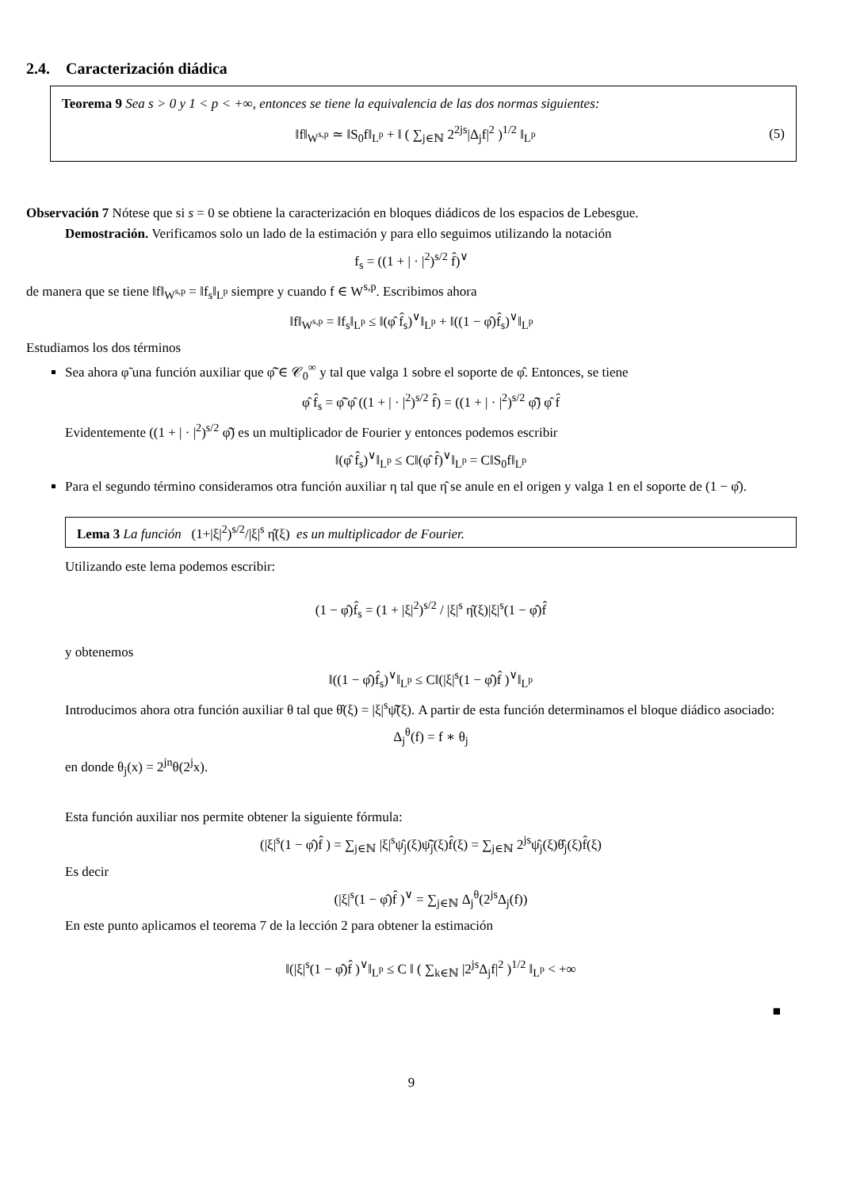2.4. Caracterización diádica
Teorema 9 Sea s > 0 y 1 < p < +∞, entonces se tiene la equivalencia de las dos normas siguientes:
‖f‖<sub>W<sup>s,p</sup></sub> ≃ ‖S<sub>0</sub>f‖<sub>L<sup>p</sup></sub> + ‖ ( ∑<sub>j∈ℕ</sub> 2<sup>2js</sup>|Δ<sub>j</sub>f|<sup>2</sup> )<sup>1/2</sup> ‖<sub>L<sup>p</sup></sub> (5)
Observación 7 Nótese que si s = 0 se obtiene la caracterización en bloques diádicos de los espacios de Lebesgue.
Demostración. Verificamos solo un lado de la estimación y para ello seguimos utilizando la notación
f<sub>s</sub> = ((1 + | · |<sup>2</sup>)<sup>s/2</sup> f̂)<sup>∨</sup>
de manera que se tiene ‖f‖<sub>W<sup>s,p</sup></sub> = ‖f<sub>s</sub>‖<sub>L<sup>p</sup></sub> siempre y cuando f ∈ W<sup>s,p</sup>. Escribimos ahora
‖f‖<sub>W<sup>s,p</sup></sub> = ‖f<sub>s</sub>‖<sub>L<sup>p</sup></sub> ≤ ‖(φ̂ f̂<sub>s</sub>)<sup>∨</sup>‖<sub>L<sup>p</sup></sub> + ‖((1 − φ̂)f̂<sub>s</sub>)<sup>∨</sup>‖<sub>L<sup>p</sup></sub>
Estudiamos los dos términos
Sea ahora φ̃ una función auxiliar que φ̃̂ ∈ 𝒞<sub>0</sub><sup>∞</sup> y tal que valga 1 sobre el soporte de φ̂. Entonces, se tiene
φ̂ f̂<sub>s</sub> = φ̃̂ φ̂ ((1 + | · |<sup>2</sup>)<sup>s/2</sup> f̂) = ((1 + | · |<sup>2</sup>)<sup>s/2</sup> φ̃̂) φ̂ f̂
Evidentemente ((1 + | · |<sup>2</sup>)<sup>s/2</sup> φ̃̂) es un multiplicador de Fourier y entonces podemos escribir
‖(φ̂ f̂<sub>s</sub>)<sup>∨</sup>‖<sub>L<sup>p</sup></sub> ≤ C‖(φ̂ f̂)<sup>∨</sup>‖<sub>L<sup>p</sup></sub> = C‖S<sub>0</sub>f‖<sub>L<sup>p</sup></sub>
Para el segundo término consideramos otra función auxiliar η tal que η̂ se anule en el origen y valga 1 en el soporte de (1 − φ̂).
Lema 3 La función (1+|ξ|<sup>2</sup>)<sup>s/2</sup>/|ξ|<sup>s</sup> η̂(ξ) es un multiplicador de Fourier.
Utilizando este lema podemos escribir:
(1 − φ̂)f̂<sub>s</sub> = (1 + |ξ|<sup>2</sup>)<sup>s/2</sup> / |ξ|<sup>s</sup> η̂(ξ)|ξ|<sup>s</sup>(1 − φ̂)f̂
y obtenemos
‖((1 − φ̂)f̂<sub>s</sub>)<sup>∨</sup>‖<sub>L<sup>p</sup></sub> ≤ C‖(|ξ|<sup>s</sup>(1 − φ̂)f̂ )<sup>∨</sup>‖<sub>L<sup>p</sup></sub>
Introducimos ahora otra función auxiliar θ tal que θ̂(ξ) = |ξ|<sup>s</sup>ψ̃̂(ξ). A partir de esta función determinamos el bloque diádico asociado:
Δ<sub>j</sub><sup>θ</sup>(f) = f ∗ θ<sub>j</sub>
en donde θ<sub>j</sub>(x) = 2<sup>jn</sup>θ(2<sup>j</sup>x).
Esta función auxiliar nos permite obtener la siguiente fórmula:
(|ξ|<sup>s</sup>(1 − φ̂)f̂ ) = ∑<sub>j∈ℕ</sub> |ξ|<sup>s</sup>ψ̂<sub>j</sub>(ξ)ψ̃̂<sub>j</sub>(ξ)f̂(ξ) = ∑<sub>j∈ℕ</sub> 2<sup>js</sup>ψ̂<sub>j</sub>(ξ)θ̂<sub>j</sub>(ξ)f̂(ξ)
Es decir
(|ξ|<sup>s</sup>(1 − φ̂)f̂ )<sup>∨</sup> = ∑<sub>j∈ℕ</sub> Δ<sub>j</sub><sup>θ</sup>(2<sup>js</sup>Δ<sub>j</sub>(f))
En este punto aplicamos el teorema 7 de la lección 2 para obtener la estimación
‖(|ξ|<sup>s</sup>(1 − φ̂)f̂ )<sup>∨</sup>‖<sub>L<sup>p</sup></sub> ≤ C ‖ ( ∑<sub>k∈ℕ</sub> |2<sup>js</sup>Δ<sub>j</sub>f|<sup>2</sup> )<sup>1/2</sup> ‖<sub>L<sup>p</sup></sub> < +∞
■
9